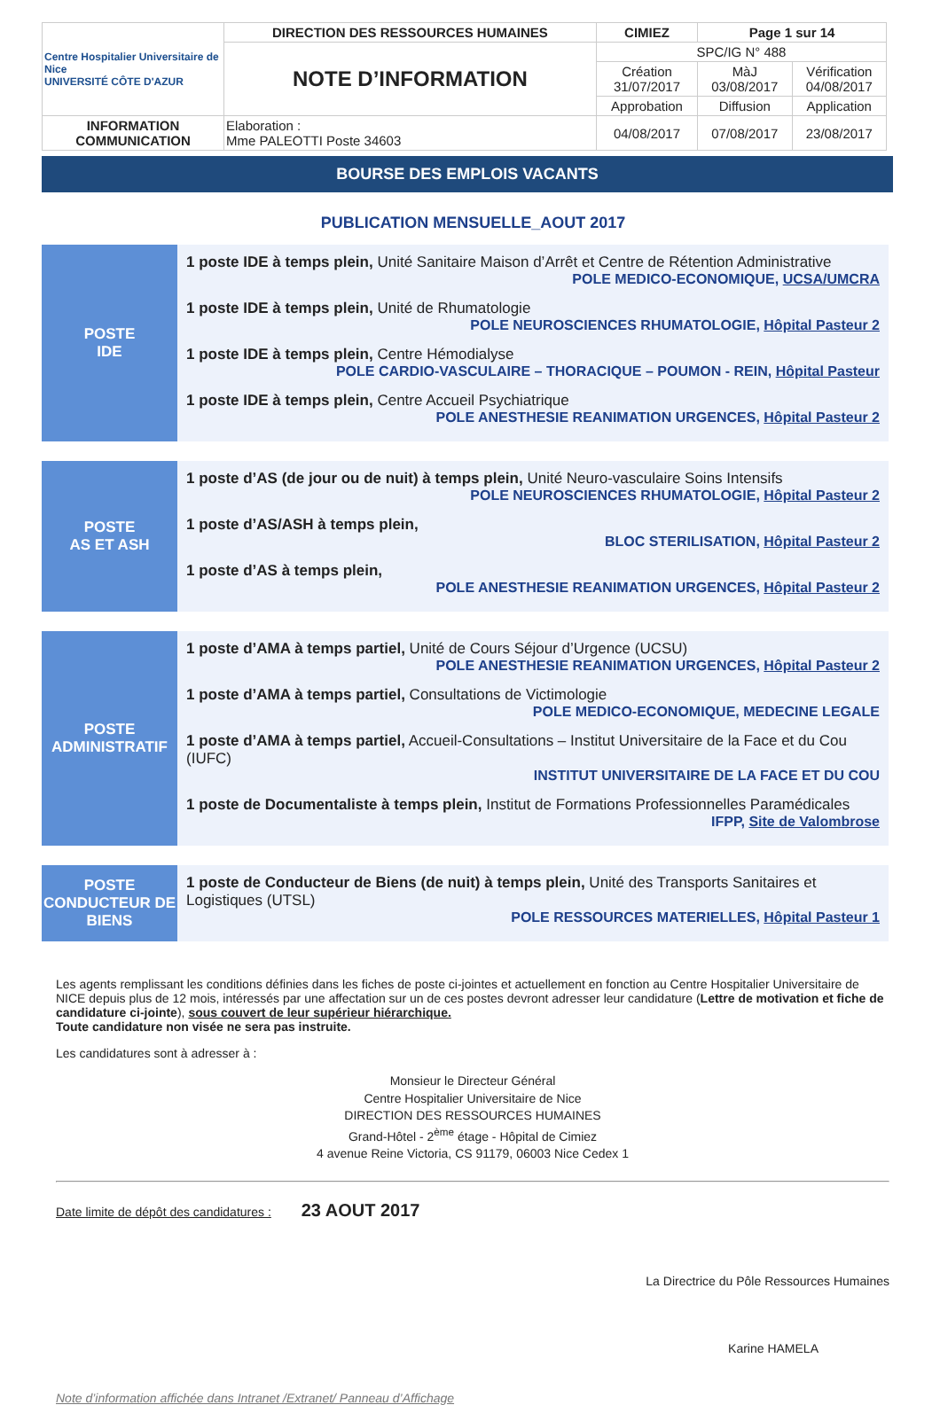| Centre Hospitalier Universitaire de Nice UNIVERSITÉ CÔTE D'AZUR | DIRECTION DES RESSOURCES HUMAINES | CIMIEZ | Page 1 sur 14 | |
| | NOTE D’INFORMATION | SPC/IG N° 488 | | |
| | | Création 31/07/2017 | MàJ 03/08/2017 | Vérification 04/08/2017 |
| | | Approbation | Diffusion | Application |
| INFORMATION COMMUNICATION | Elaboration : Mme PALEOTTI Poste 34603 | 04/08/2017 | 07/08/2017 | 23/08/2017 |
BOURSE DES EMPLOIS VACANTS
PUBLICATION MENSUELLE_AOUT 2017
POSTE
IDE
1 poste IDE à temps plein, Unité Sanitaire Maison d’Arrêt et Centre de Rétention Administrative
POLE MEDICO-ECONOMIQUE, UCSA/UMCRA
1 poste IDE à temps plein, Unité de Rhumatologie
POLE NEUROSCIENCES RHUMATOLOGIE, Hôpital Pasteur 2
1 poste IDE à temps plein, Centre Hémodialyse
POLE CARDIO-VASCULAIRE – THORACIQUE – POUMON - REIN, Hôpital Pasteur
1 poste IDE à temps plein, Centre Accueil Psychiatrique
POLE ANESTHESIE REANIMATION URGENCES, Hôpital Pasteur 2
POSTE
AS ET ASH
1 poste d’AS (de jour ou de nuit) à temps plein, Unité Neuro-vasculaire Soins Intensifs
POLE NEUROSCIENCES RHUMATOLOGIE, Hôpital Pasteur 2
1 poste d’AS/ASH à temps plein,
BLOC STERILISATION, Hôpital Pasteur 2
1 poste d’AS à temps plein,
POLE ANESTHESIE REANIMATION URGENCES, Hôpital Pasteur 2
POSTE
ADMINISTRATIF
1 poste d’AMA à temps partiel, Unité de Cours Séjour d’Urgence (UCSU)
POLE ANESTHESIE REANIMATION URGENCES, Hôpital Pasteur 2
1 poste d’AMA à temps partiel, Consultations de Victimologie
POLE MEDICO-ECONOMIQUE, MEDECINE LEGALE
1 poste d’AMA à temps partiel, Accueil-Consultations – Institut Universitaire de la Face et du Cou (IUFC)
INSTITUT UNIVERSITAIRE DE LA FACE ET DU COU
1 poste de Documentaliste à temps plein, Institut de Formations Professionnelles Paramédicales
IFPP, Site de Valombrose
POSTE
CONDUCTEUR DE
BIENS
1 poste de Conducteur de Biens (de nuit) à temps plein, Unité des Transports Sanitaires et Logistiques (UTSL)
POLE RESSOURCES MATERIELLES, Hôpital Pasteur 1
Les agents remplissant les conditions définies dans les fiches de poste ci-jointes et actuellement en fonction au Centre Hospitalier Universitaire de NICE depuis plus de 12 mois, intéressés par une affectation sur un de ces postes devront adresser leur candidature (Lettre de motivation et fiche de candidature ci-jointe), sous couvert de leur supérieur hiérarchique.
Toute candidature non visée ne sera pas instruite.
Les candidatures sont à adresser à :
Monsieur le Directeur Général
Centre Hospitalier Universitaire de Nice
DIRECTION DES RESSOURCES HUMAINES
Grand-Hôtel - 2<sup>ème</sup> étage - Hôpital de Cimiez
4 avenue Reine Victoria, CS 91179, 06003 Nice Cedex 1
Date limite de dépôt des candidatures : 23 AOUT 2017
La Directrice du Pôle Ressources Humaines
Karine HAMELA
Note d’information affichée dans Intranet /Extranet/ Panneau d’Affichage